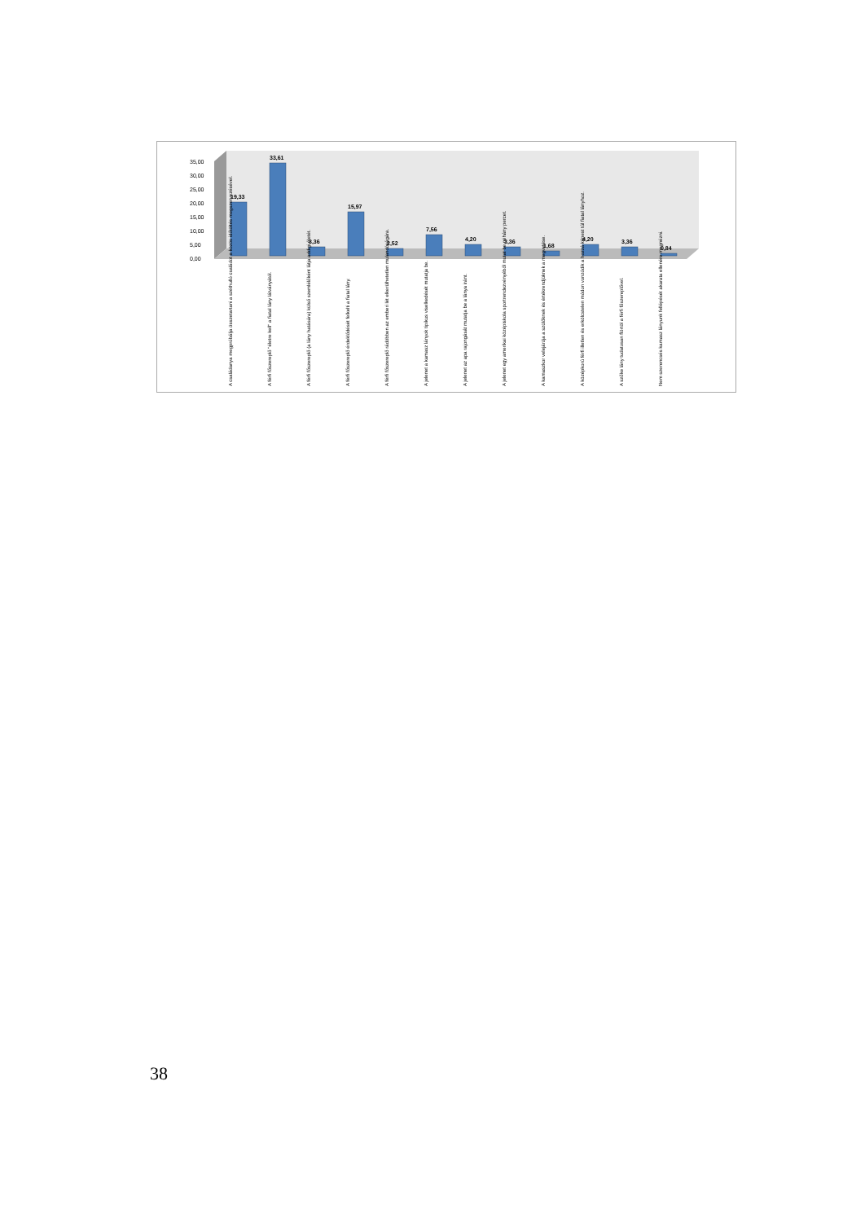35,00
30,00
25,00
20,00
15,00
10,00
5,00
0,00
19,33
33,61
3,36
15,97
2,52
7,56
4,20
3,36
1,68
4,20
3,36
0,84
A családanya megpróbálja összetartani a széthulló családot a közös időtöltés megszervezésével.
A férfi főszereplő "életre kell" a fiatal lány látványától.
A férfi főszereplő (a lány hatására) külső szemlélőként látja addigi életét.
A férfi főszereplő érdeklődését felkelti a fiatal lány.
A férfi főszereplő rádöbben az emberi lét elkerülhetetlen mulandóságára.
A jelenet a kamasz lányok tipikus viselkedését mutatja be.
A jelenet az apa rajongását mutatja be a lánya iránt.
A jelenet egy amerikai középiskola sportrendezvényéből mutat be néhány percet.
A kamaszkor velejárója a szülőknek és értékrendjüknek a megvetése.
A középkorú férfi illetlen és erkölcstelen módon vonzódik a hozzá képest túl fiatal lányhoz.
A szőke lány tudatosan flörtöl a férfi főszereplővel.
Nem szerencsés kamasz lányunk fellépését akarata ellenére megnézni.
38